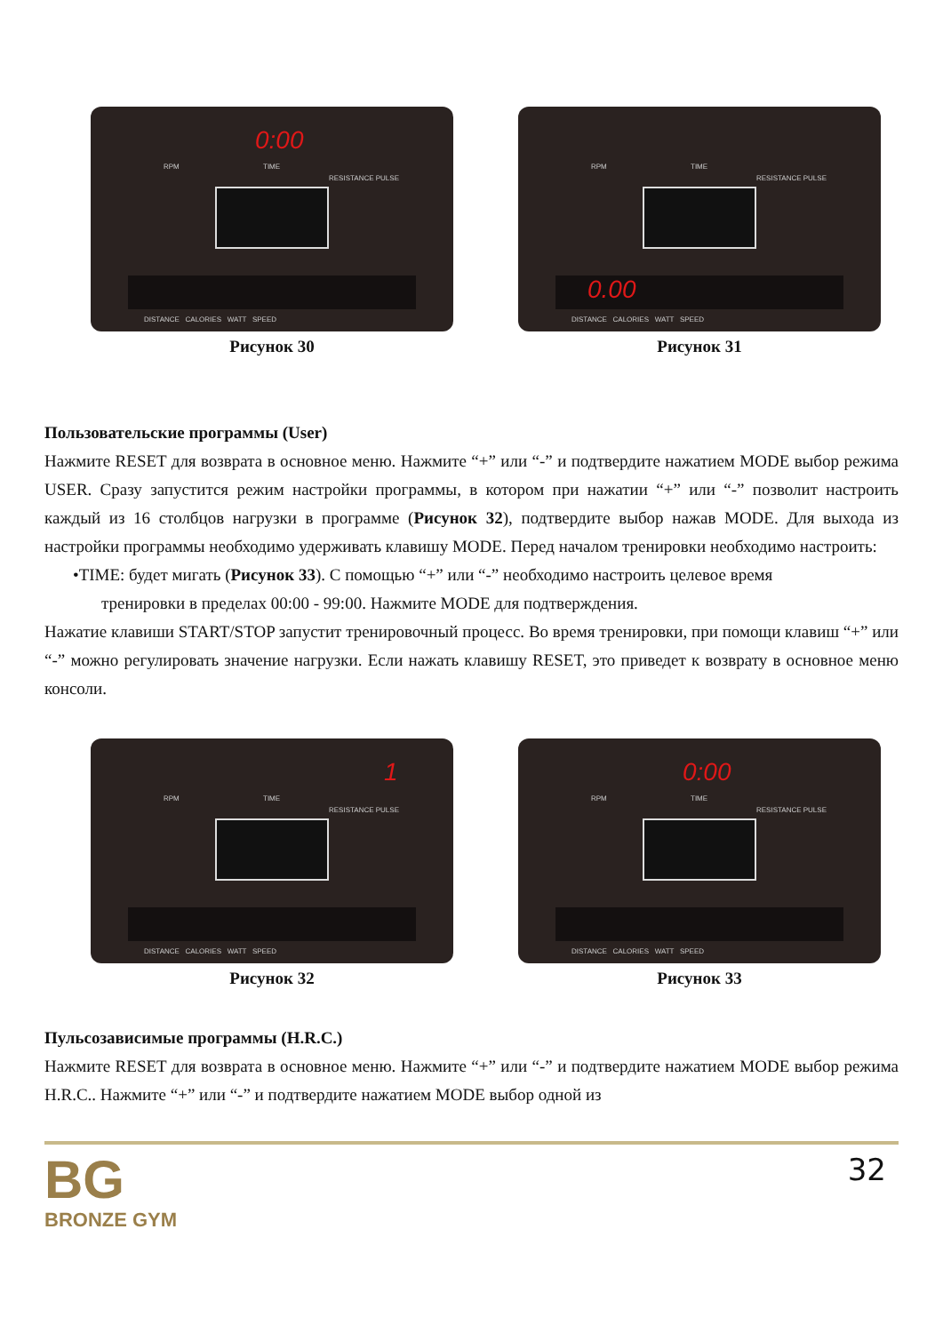0:00
RPM TIME
RESISTANCE PULSE
DISTANCE CALORIES WATT SPEED
Рисунок 30
RPM TIME
RESISTANCE PULSE
0.00
DISTANCE CALORIES WATT SPEED
Рисунок 31
Пользовательские программы (User)
Нажмите RESET для возврата в основное меню. Нажмите “+” или “-” и подтвердите нажатием MODE выбор режима USER. Сразу запустится режим настройки программы, в котором при нажатии “+” или “-” позволит настроить каждый из 16 столбцов нагрузки в программе (Рисунок 32), подтвердите выбор нажав MODE. Для выхода из настройки программы необходимо удерживать клавишу MODE. Перед началом тренировки необходимо настроить:
•TIME: будет мигать (Рисунок 33). С помощью “+” или “-” необходимо настроить целевое время
тренировки в пределах 00:00 - 99:00. Нажмите MODE для подтверждения.
Нажатие клавиши START/STOP запустит тренировочный процесс. Во время тренировки, при помощи клавиш “+” или “-” можно регулировать значение нагрузки. Если нажать клавишу RESET, это приведет к возврату в основное меню консоли.
1
RPM TIME
RESISTANCE PULSE
DISTANCE CALORIES WATT SPEED
Рисунок 32
0:00
RPM TIME
RESISTANCE PULSE
DISTANCE CALORIES WATT SPEED
Рисунок 33
Пульсозависимые программы (H.R.C.)
Нажмите RESET для возврата в основное меню. Нажмите “+” или “-” и подтвердите нажатием MODE выбор режима H.R.C.. Нажмите “+” или “-” и подтвердите нажатием MODE выбор одной из
BG
BRONZE GYM
32